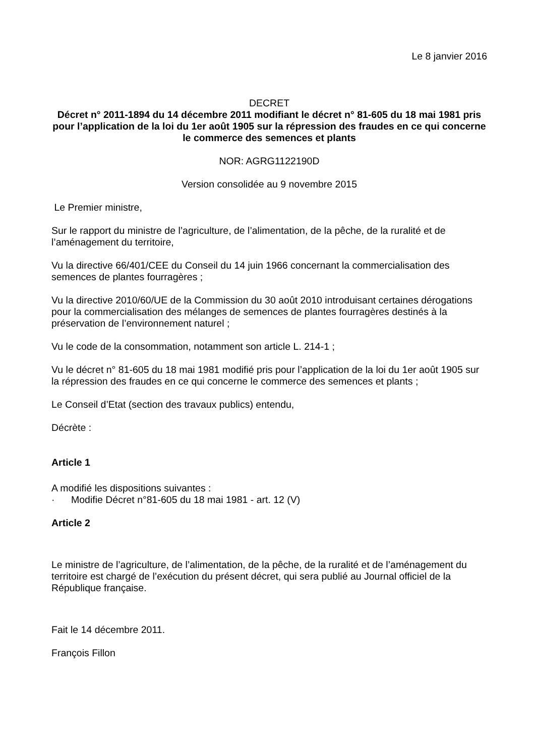Le 8 janvier 2016
DECRET
Décret n° 2011-1894 du 14 décembre 2011 modifiant le décret n° 81-605 du 18 mai 1981 pris pour l’application de la loi du 1er août 1905 sur la répression des fraudes en ce qui concerne le commerce des semences et plants
NOR: AGRG1122190D
Version consolidée au 9 novembre 2015
Le Premier ministre,
Sur le rapport du ministre de l’agriculture, de l’alimentation, de la pêche, de la ruralité et de l’aménagement du territoire,
Vu la directive 66/401/CEE du Conseil du 14 juin 1966 concernant la commercialisation des semences de plantes fourragères ;
Vu la directive 2010/60/UE de la Commission du 30 août 2010 introduisant certaines dérogations pour la commercialisation des mélanges de semences de plantes fourragères destinés à la préservation de l’environnement naturel ;
Vu le code de la consommation, notamment son article L. 214-1 ;
Vu le décret n° 81-605 du 18 mai 1981 modifié pris pour l’application de la loi du 1er août 1905 sur la répression des fraudes en ce qui concerne le commerce des semences et plants ;
Le Conseil d’Etat (section des travaux publics) entendu,
Décrète :
Article 1
A modifié les dispositions suivantes :
· Modifie Décret n°81-605 du 18 mai 1981 - art. 12 (V)
Article 2
Le ministre de l’agriculture, de l’alimentation, de la pêche, de la ruralité et de l’aménagement du territoire est chargé de l’exécution du présent décret, qui sera publié au Journal officiel de la République française.
Fait le 14 décembre 2011.
François Fillon